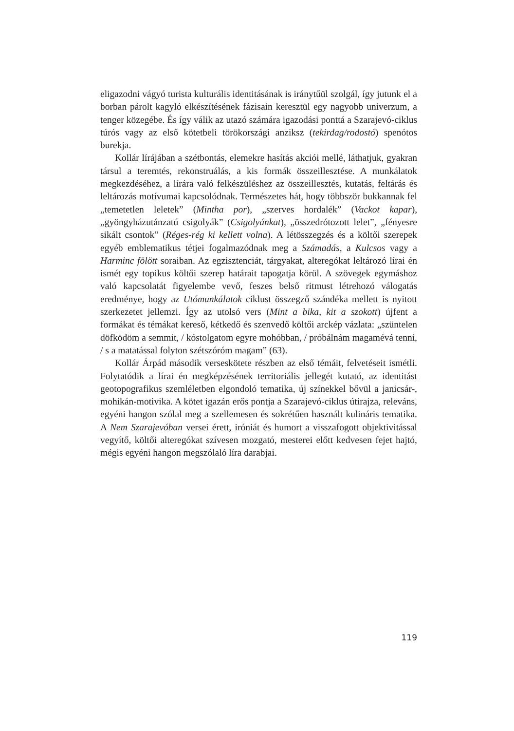eligazodni vágyó turista kulturális identitásának is iránytűül szolgál, így jutunk el a borban párolt kagyló elkészítésének fázisain keresztül egy nagyobb univerzum, a tenger közegébe. És így válik az utazó számára igazodási ponttá a Szarajevó-ciklus túrós vagy az első kötetbeli törökországi anziksz (tekirdag/rodostó) spenótos burekja.
Kollár lírájában a szétbontás, elemekre hasítás akciói mellé, láthatjuk, gyakran társul a teremtés, rekonstruálás, a kis formák összeillesztése. A munkálatok megkezdéséhez, a lírára való felkészüléshez az összeillesztés, kutatás, feltárás és leltározás motívumai kapcsolódnak. Természetes hát, hogy többször bukkannak fel „temetetlen leletek” (Mintha por), „szerves hordalék” (Vackot kapar), „gyöngyházutánzatú csigolyák” (Csigolyánkat), „összedrótozott lelet”, „fényesre sikált csontok” (Réges-rég ki kellett volna). A létösszegzés és a költői szerepek egyéb emblematikus tétjei fogalmazódnak meg a Számadás, a Kulcsos vagy a Harminc fölött soraiban. Az egzisztenciát, tárgyakat, alteregókat leltározó lírai én ismét egy topikus költői szerep határait tapogatja körül. A szövegek egymáshoz való kapcsolatát figyelembe vevő, feszes belső ritmust létrehozó válogatás eredménye, hogy az Utómunkálatok ciklust összegző szándéka mellett is nyitott szerkezetet jellemzi. Így az utolsó vers (Mint a bika, kit a szokott) újfent a formákat és témákat kereső, kétkedő és szenvedő költői arckép vázlata: „szüntelen döfködöm a semmit, / kóstolgatom egyre mohóbban, / próbálnám magamévá tenni, / s a matatással folyton szétszóróm magam” (63).
Kollár Árpád második verseskötete részben az első témáit, felvetéseit ismétli. Folytatódik a lírai én megképzésének territoriális jellegét kutató, az identitást geotopografikus szemléletben elgondoló tematika, új színekkel bővül a janicsár-, mohikán-motivika. A kötet igazán erős pontja a Szarajevó-ciklus útirajza, releváns, egyéni hangon szólal meg a szellemesen és sokrétűen használt kulináris tematika. A Nem Szarajevóban versei érett, iróniát és humort a visszafogott objektivitással vegyítő, költői alteregókat szívesen mozgató, mesterei előtt kedvesen fejet hajtó, mégis egyéni hangon megszólaló líra darabjai.
119